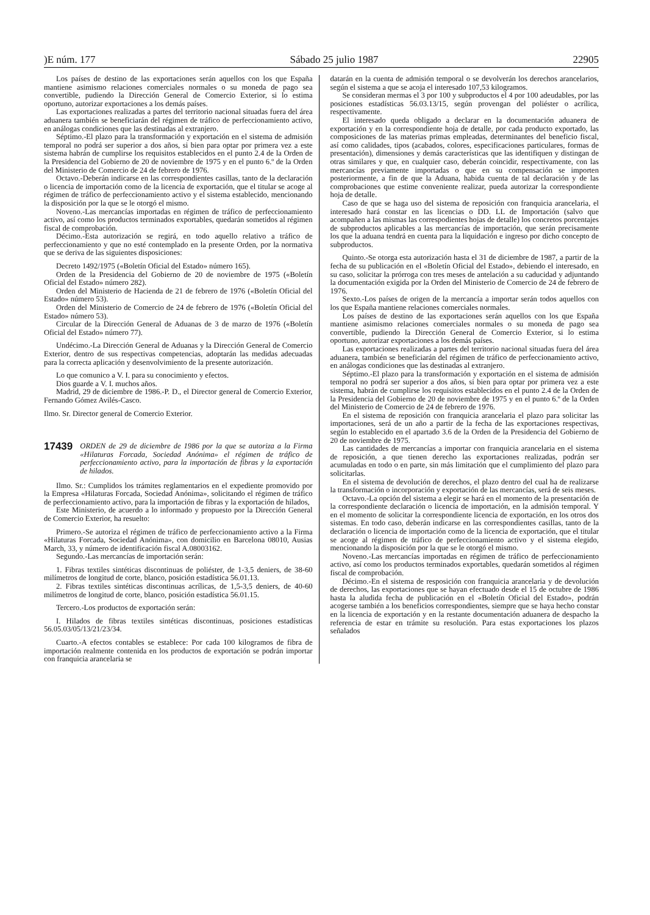)E núm. 177 Sábado 25 julio 1987 22905
Los países de destino de las exportaciones serán aquellos con los que España mantiene asimismo relaciones comerciales normales o su moneda de pago sea convertible, pudiendo la Dirección General de Comercio Exterior, si lo estima oportuno, autorizar exportaciones a los demás países.
Las exportaciones realizadas a partes del territorio nacional situadas fuera del área aduanera también se beneficiarán del régimen de tráfico de perfeccionamiento activo, en análogas condiciones que las destinadas al extranjero.
Séptimo.-El plazo para la transformación y exportación en el sistema de admisión temporal no podrá ser superior a dos años, si bien para optar por primera vez a este sistema habrán de cumplirse los requisitos establecidos en el punto 2.4 de la Orden de la Presidencia del Gobierno de 20 de noviembre de 1975 y en el punto 6.º de la Orden del Ministerio de Comercio de 24 de febrero de 1976.
Octavo.-Deberán indicarse en las correspondientes casillas, tanto de la declaración o licencia de importación como de la licencia de exportación, que el titular se acoge al régimen de tráfico de perfeccionamiento activo y el sistema establecido, mencionando la disposición por la que se le otorgó el mismo.
Noveno.-Las mercancías importadas en régimen de tráfico de perfeccionamiento activo, así como los productos terminados exportables, quedarán sometidos al régimen fiscal de comprobación.
Décimo.-Esta autorización se regirá, en todo aquello relativo a tráfico de perfeccionamiento y que no esté contemplado en la presente Orden, por la normativa que se deriva de las siguientes disposiciones:
Decreto 1492/1975 («Boletín Oficial del Estado» número 165).
Orden de la Presidencia del Gobierno de 20 de noviembre de 1975 («Boletín Oficial del Estado» número 282).
Orden del Ministerio de Hacienda de 21 de febrero de 1976 («Boletín Oficial del Estado» número 53).
Orden del Ministerio de Comercio de 24 de febrero de 1976 («Boletín Oficial del Estado» número 53).
Circular de la Dirección General de Aduanas de 3 de marzo de 1976 («Boletín Oficial del Estado» número 77).
Undécimo.-La Dirección General de Aduanas y la Dirección General de Comercio Exterior, dentro de sus respectivas competencias, adoptarán las medidas adecuadas para la correcta aplicación y desenvolvimiento de la presente autorización.
Lo que comunico a V. I. para su conocimiento y efectos.
Dios guarde a V. I. muchos años.
Madrid, 29 de diciembre de 1986.-P. D., el Director general de Comercio Exterior, Fernando Gómez Avilés-Casco.
Ilmo. Sr. Director general de Comercio Exterior.
17439 ORDEN de 29 de diciembre de 1986 por la que se autoriza a la Firma «Hilaturas Forcada, Sociedad Anónima» el régimen de tráfico de perfeccionamiento activo, para la importación de fibras y la exportación de hilados.
Ilmo. Sr.: Cumplidos los trámites reglamentarios en el expediente promovido por la Empresa «Hilaturas Forcada, Sociedad Anónima», solicitando el régimen de tráfico de perfeccionamiento activo, para la importación de fibras y la exportación de hilados,
Este Ministerio, de acuerdo a lo informado y propuesto por la Dirección General de Comercio Exterior, ha resuelto:
Primero.-Se autoriza el régimen de tráfico de perfeccionamiento activo a la Firma «Hilaturas Forcada, Sociedad Anónima», con domicilio en Barcelona 08010, Ausias March, 33, y número de identificación fiscal A.08003162.
Segundo.-Las mercancías de importación serán:
1. Fibras textiles sintéticas discontinuas de poliéster, de 1-3,5 deniers, de 38-60 milímetros de longitud de corte, blanco, posición estadística 56.01.13.
2. Fibras textiles sintéticas discontinuas acrílicas, de 1,5-3,5 deniers, de 40-60 milímetros de longitud de corte, blanco, posición estadística 56.01.15.
Tercero.-Los productos de exportación serán:
I. Hilados de fibras textiles sintéticas discontinuas, posiciones estadísticas 56.05.03/05/13/21/23/34.
Cuarto.-A efectos contables se establece: Por cada 100 kilogramos de fibra de importación realmente contenida en los productos de exportación se podrán importar con franquicia arancelaria se
datarán en la cuenta de admisión temporal o se devolverán los derechos arancelarios, según el sistema a que se acoja el interesado 107,53 kilogramos.
Se consideran mermas el 3 por 100 y subproductos el 4 por 100 adeudables, por las posiciones estadísticas 56.03.13/15, según provengan del poliéster o acrílica, respectivamente.
El interesado queda obligado a declarar en la documentación aduanera de exportación y en la correspondiente hoja de detalle, por cada producto exportado, las composiciones de las materias primas empleadas, determinantes del beneficio fiscal, así como calidades, tipos (acabados, colores, especificaciones particulares, formas de presentación), dimensiones y demás características que las identifiquen y distingan de otras similares y que, en cualquier caso, deberán coincidir, respectivamente, con las mercancías previamente importadas o que en su compensación se importen posteriormente, a fin de que la Aduana, habida cuenta de tal declaración y de las comprobaciones que estime conveniente realizar, pueda autorizar la correspondiente hoja de detalle.
Caso de que se haga uso del sistema de reposición con franquicia arancelaria, el interesado hará constar en las licencias o DD. LL de Importación (salvo que acompañen a las mismas las correspodientes hojas de detalle) los concretos porcentajes de subproductos aplicables a las mercancías de importación, que serán precisamente los que la aduana tendrá en cuenta para la liquidación e ingreso por dicho concepto de subproductos.
Quinto.-Se otorga esta autorización hasta el 31 de diciembre de 1987, a partir de la fecha de su publicación en el «Boletín Oficial del Estado», debiendo el interesado, en su caso, solicitar la prórroga con tres meses de antelación a su caducidad y adjuntando la documentación exigida por la Orden del Ministerio de Comercio de 24 de febrero de 1976.
Sexto.-Los países de origen de la mercancía a importar serán todos aquellos con los que España mantiene relaciones comerciales normales.
Los países de destino de las exportaciones serán aquellos con los que España mantiene asimismo relaciones comerciales normales o su moneda de pago sea convertible, pudiendo la Dirección General de Comercio Exterior, si lo estima oportuno, autorizar exportaciones a los demás países.
Las exportaciones realizadas a partes del territorio nacional situadas fuera del área aduanera, también se beneficiarán del régimen de tráfico de perfeccionamiento activo, en análogas condiciones que las destinadas al extranjero.
Séptimo.-El plazo para la transformación y exportación en el sistema de admisión temporal no podrá ser superior a dos años, si bien para optar por primera vez a este sistema, habrán de cumplirse los requisitos establecidos en el punto 2.4 de la Orden de la Presidencia del Gobierno de 20 de noviembre de 1975 y en el punto 6.º de la Orden del Ministerio de Comercio de 24 de febrero de 1976.
En el sistema de reposición con franquicia arancelaria el plazo para solicitar las importaciones, será de un año a partir de la fecha de las exportaciones respectivas, según lo establecido en el apartado 3.6 de la Orden de la Presidencia del Gobierno de 20 de noviembre de 1975.
Las cantidades de mercancías a importar con franquicia arancelaria en el sistema de reposición, a que tienen derecho las exportaciones realizadas, podrán ser acumuladas en todo o en parte, sin más limitación que el cumplimiento del plazo para solicitarlas.
En el sistema de devolución de derechos, el plazo dentro del cual ha de realizarse la transformación o incorporación y exportación de las mercancías, será de seis meses.
Octavo.-La opción del sistema a elegir se hará en el momento de la presentación de la correspondiente declaración o licencia de importación, en la admisión temporal. Y en el momento de solicitar la correspondiente licencia de exportación, en los otros dos sistemas. En todo caso, deberán indicarse en las correspondientes casillas, tanto de la declaración o licencia de importación como de la licencia de exportación, que el titular se acoge al régimen de tráfico de perfeccionamiento activo y el sistema elegido, mencionando la disposición por la que se le otorgó el mismo.
Noveno.-Las mercancías importadas en régimen de tráfico de perfeccionamiento activo, así como los productos terminados exportables, quedarán sometidos al régimen fiscal de comprobación.
Décimo.-En el sistema de resposición con franquicia arancelaria y de devolución de derechos, las exportaciones que se hayan efectuado desde el 15 de octubre de 1986 hasta la aludida fecha de publicación en el «Boletín Oficial del Estado», podrán acogerse también a los beneficios correspondientes, siempre que se haya hecho constar en la licencia de exportación y en la restante documentación aduanera de despacho la referencia de estar en trámite su resolución. Para estas exportaciones los plazos señalados